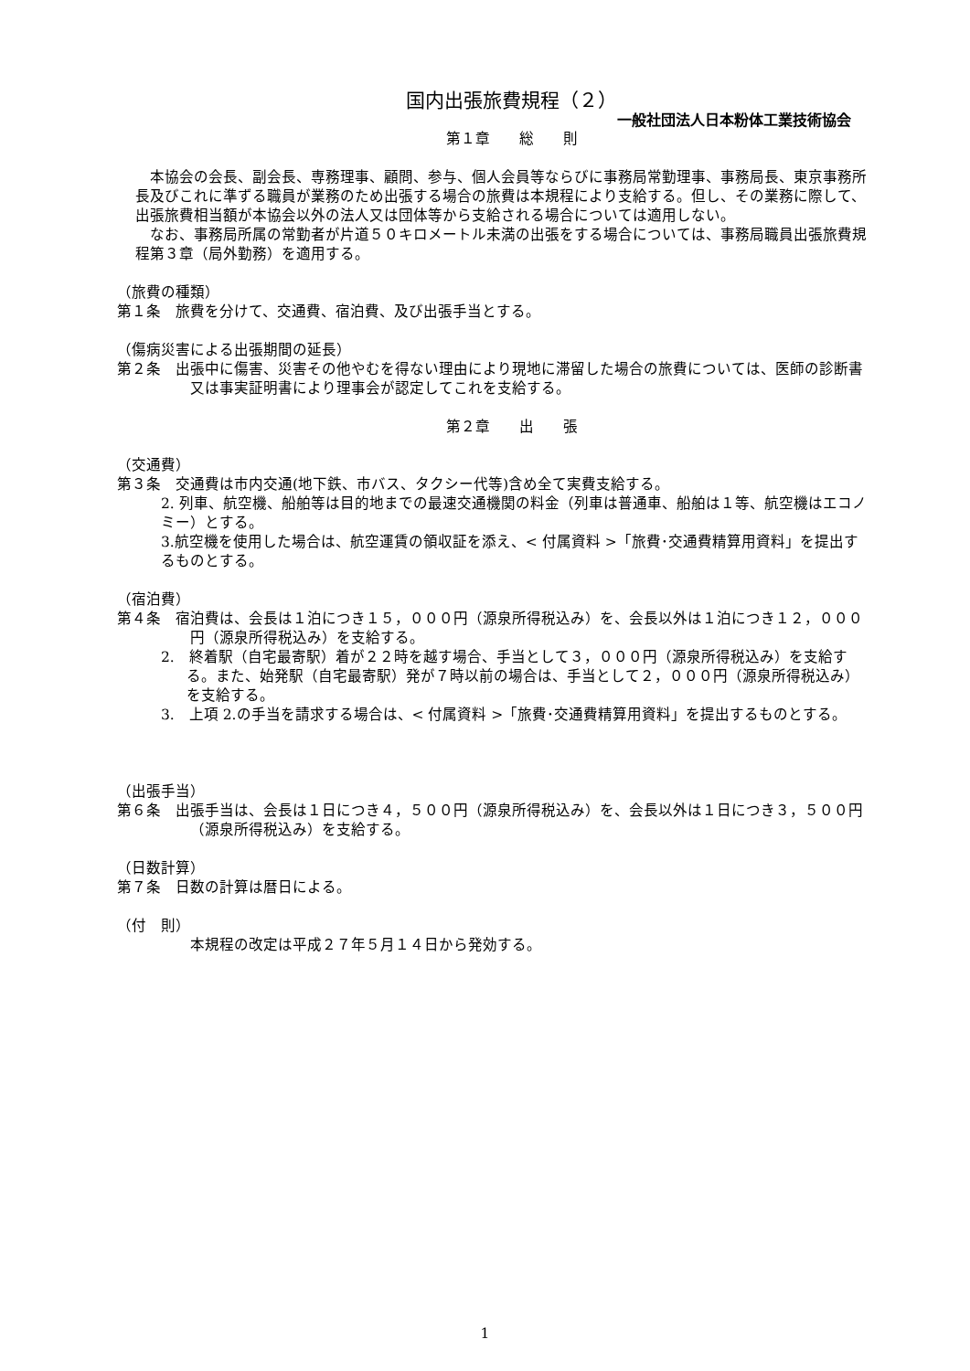国内出張旅費規程（２）
一般社団法人日本粉体工業技術協会
第１章　　総　　則
　本協会の会長、副会長、専務理事、顧問、参与、個人会員等ならびに事務局常勤理事、事務局長、東京事務所長及びこれに準ずる職員が業務のため出張する場合の旅費は本規程により支給する。但し、その業務に際して、出張旅費相当額が本協会以外の法人又は団体等から支給される場合については適用しない。
　なお、事務局所属の常勤者が片道５０キロメートル未満の出張をする場合については、事務局職員出張旅費規程第３章（局外勤務）を適用する。
（旅費の種類）
第１条　旅費を分けて、交通費、宿泊費、及び出張手当とする。
（傷病災害による出張期間の延長）
第２条　出張中に傷害、災害その他やむを得ない理由により現地に滞留した場合の旅費については、医師の診断書又は事実証明書により理事会が認定してこれを支給する。
第２章　　出　　張
（交通費）
第３条　交通費は市内交通(地下鉄、市バス、タクシー代等)含め全て実費支給する。
2. 列車、航空機、船舶等は目的地までの最速交通機関の料金（列車は普通車、船舶は１等、航空機はエコノミー）とする。
3.航空機を使用した場合は、航空運賃の領収証を添え、< 付属資料 >「旅費･交通費精算用資料」を提出するものとする。
（宿泊費）
第４条　宿泊費は、会長は１泊につき１５，０００円（源泉所得税込み）を、会長以外は１泊につき１２，０００円（源泉所得税込み）を支給する。
2.　終着駅（自宅最寄駅）着が２２時を越す場合、手当として３，０００円（源泉所得税込み）を支給する。また、始発駅（自宅最寄駅）発が７時以前の場合は、手当として２，０００円（源泉所得税込み）を支給する。
3.　上項 2.の手当を請求する場合は、< 付属資料 >「旅費･交通費精算用資料」を提出するものとする。
（出張手当）
第６条　出張手当は、会長は１日につき４，５００円（源泉所得税込み）を、会長以外は１日につき３，５００円（源泉所得税込み）を支給する。
（日数計算）
第７条　日数の計算は暦日による。
（付　則）
本規程の改定は平成２７年５月１４日から発効する。
1